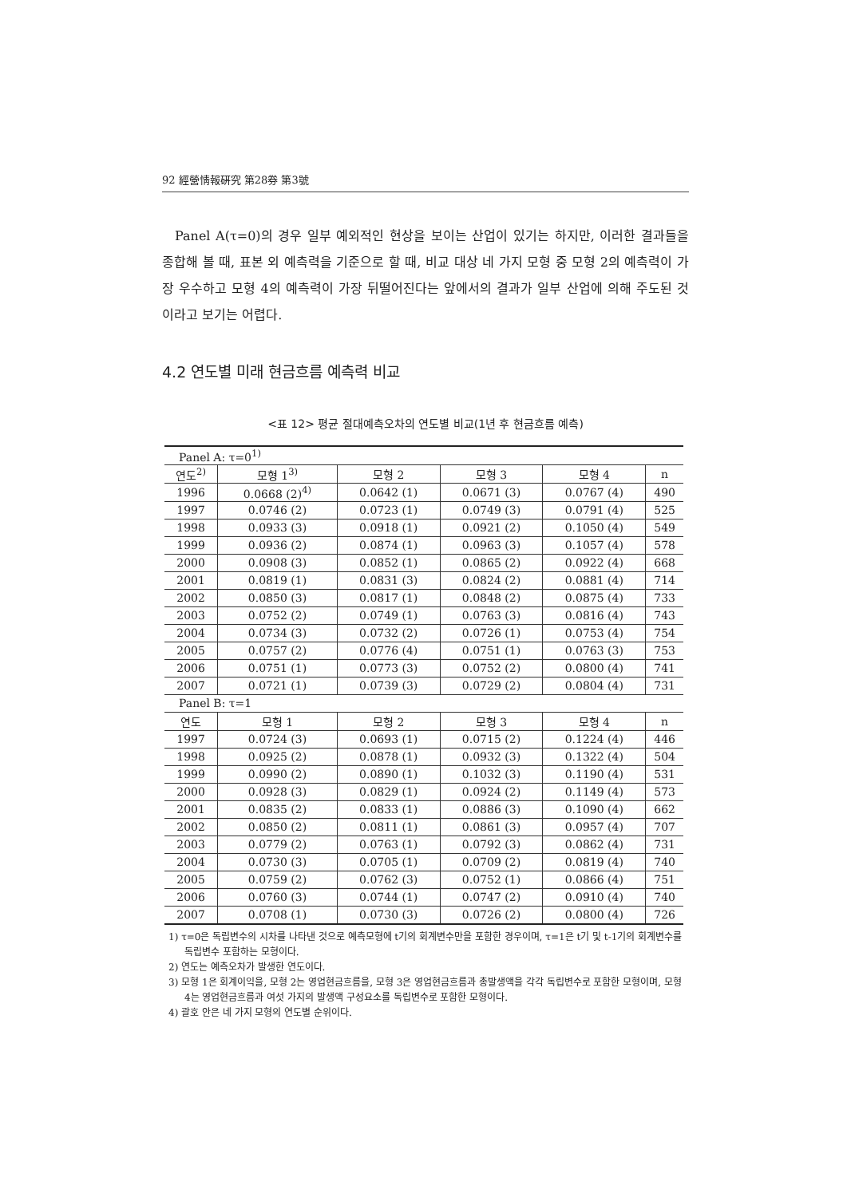92 經營情報硏究 第28券 第3號
Panel A(τ=0)의 경우 일부 예외적인 현상을 보이는 산업이 있기는 하지만, 이러한 결과들을 종합해 볼 때, 표본 외 예측력을 기준으로 할 때, 비교 대상 네 가지 모형 중 모형 2의 예측력이 가장 우수하고 모형 4의 예측력이 가장 뒤떨어진다는 앞에서의 결과가 일부 산업에 의해 주도된 것이라고 보기는 어렵다.
4.2 연도별 미래 현금흐름 예측력 비교
<표 12> 평균 절대예측오차의 연도별 비교(1년 후 현금흐름 예측)
| Panel A: τ=0<sup>1)</sup> | | | | | |
| 연도<sup>2)</sup> | 모형 1<sup>3)</sup> | 모형 2 | 모형 3 | 모형 4 | n |
| 1996 | 0.0668 (2)<sup>4)</sup> | 0.0642 (1) | 0.0671 (3) | 0.0767 (4) | 490 |
| 1997 | 0.0746 (2) | 0.0723 (1) | 0.0749 (3) | 0.0791 (4) | 525 |
| 1998 | 0.0933 (3) | 0.0918 (1) | 0.0921 (2) | 0.1050 (4) | 549 |
| 1999 | 0.0936 (2) | 0.0874 (1) | 0.0963 (3) | 0.1057 (4) | 578 |
| 2000 | 0.0908 (3) | 0.0852 (1) | 0.0865 (2) | 0.0922 (4) | 668 |
| 2001 | 0.0819 (1) | 0.0831 (3) | 0.0824 (2) | 0.0881 (4) | 714 |
| 2002 | 0.0850 (3) | 0.0817 (1) | 0.0848 (2) | 0.0875 (4) | 733 |
| 2003 | 0.0752 (2) | 0.0749 (1) | 0.0763 (3) | 0.0816 (4) | 743 |
| 2004 | 0.0734 (3) | 0.0732 (2) | 0.0726 (1) | 0.0753 (4) | 754 |
| 2005 | 0.0757 (2) | 0.0776 (4) | 0.0751 (1) | 0.0763 (3) | 753 |
| 2006 | 0.0751 (1) | 0.0773 (3) | 0.0752 (2) | 0.0800 (4) | 741 |
| 2007 | 0.0721 (1) | 0.0739 (3) | 0.0729 (2) | 0.0804 (4) | 731 |
| Panel B: τ=1 | | | | | |
| 연도 | 모형 1 | 모형 2 | 모형 3 | 모형 4 | n |
| 1997 | 0.0724 (3) | 0.0693 (1) | 0.0715 (2) | 0.1224 (4) | 446 |
| 1998 | 0.0925 (2) | 0.0878 (1) | 0.0932 (3) | 0.1322 (4) | 504 |
| 1999 | 0.0990 (2) | 0.0890 (1) | 0.1032 (3) | 0.1190 (4) | 531 |
| 2000 | 0.0928 (3) | 0.0829 (1) | 0.0924 (2) | 0.1149 (4) | 573 |
| 2001 | 0.0835 (2) | 0.0833 (1) | 0.0886 (3) | 0.1090 (4) | 662 |
| 2002 | 0.0850 (2) | 0.0811 (1) | 0.0861 (3) | 0.0957 (4) | 707 |
| 2003 | 0.0779 (2) | 0.0763 (1) | 0.0792 (3) | 0.0862 (4) | 731 |
| 2004 | 0.0730 (3) | 0.0705 (1) | 0.0709 (2) | 0.0819 (4) | 740 |
| 2005 | 0.0759 (2) | 0.0762 (3) | 0.0752 (1) | 0.0866 (4) | 751 |
| 2006 | 0.0760 (3) | 0.0744 (1) | 0.0747 (2) | 0.0910 (4) | 740 |
| 2007 | 0.0708 (1) | 0.0730 (3) | 0.0726 (2) | 0.0800 (4) | 726 |
1) τ=0은 독립변수의 시차를 나타낸 것으로 예측모형에 t기의 회계변수만을 포함한 경우이며, τ=1은 t기 및 t-1기의 회계변수를 독립변수 포함하는 모형이다.
2) 연도는 예측오차가 발생한 연도이다.
3) 모형 1은 회계이익을, 모형 2는 영업현금흐름을, 모형 3은 영업현금흐름과 총발생액을 각각 독립변수로 포함한 모형이며, 모형 4는 영업현금흐름과 여섯 가지의 발생액 구성요소를 독립변수로 포함한 모형이다.
4) 괄호 안은 네 가지 모형의 연도별 순위이다.